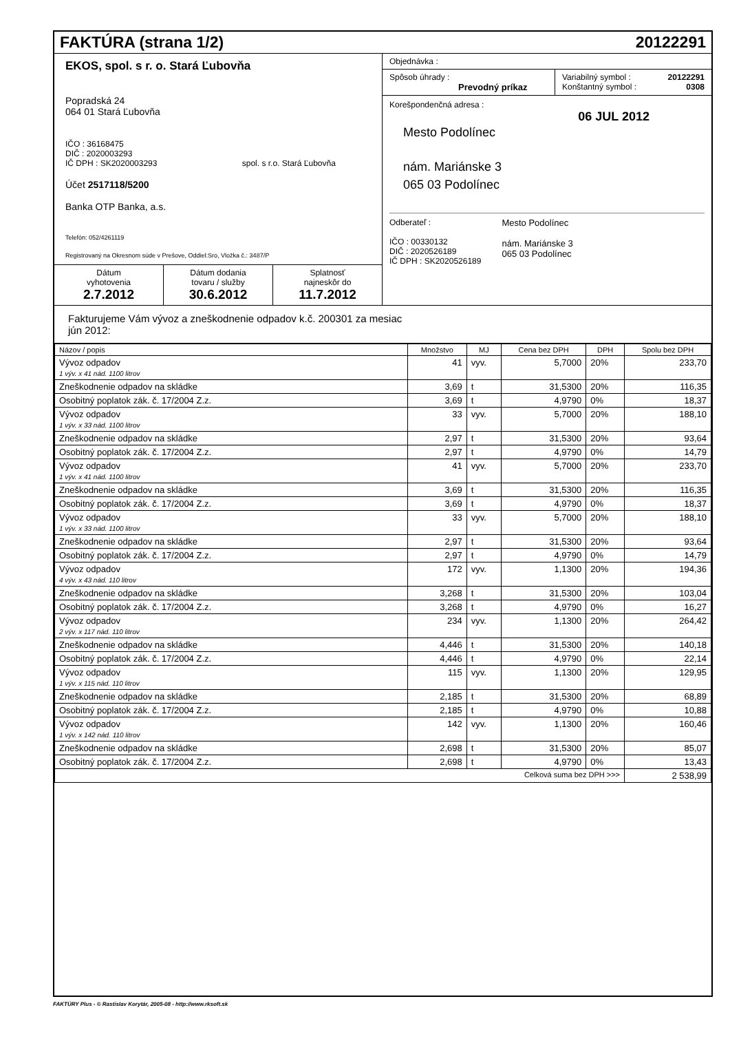FAKTÚRA (strana 1/2) 20122291
EKOS, spol. s r. o. Stará Ľubovňa
Popradská 24
064 01 Stará Ľubovňa
IČO : 36168475
DIČ : 2020003293
IČ DPH : SK2020003293 spol. s r.o. Stará Ľubovňa
Účet 2517118/5200
Banka OTP Banka, a.s.
Telefón: 052/4261119
Registrovaný na Okresnom súde v Prešove, Oddiel:Sro, Vložka č.: 3487/P
Dátum
vyhotovenia
2.7.2012
Dátum dodania
tovaru / služby
30.6.2012
Splatnosť
najneskôr do
11.7.2012
Objednávka :
Spôsob úhrady :
Prevodný príkaz
Variabilný symbol : 20122291
Konštantný symbol : 0308
Korešpondenčná adresa :
06 JUL 2012
Mesto Podolínec
nám. Mariánske 3
065 03 Podolínec
Odberateľ :
IČO : 00330132
DIČ : 2020526189
IČ DPH : SK2020526189
Mesto Podolínec
nám. Mariánske 3
065 03 Podolínec
Fakturujeme Vám vývoz a zneškodnenie odpadov k.č. 200301 za mesiac
jún 2012:
| Názov / popis | Množstvo | MJ | Cena bez DPH | DPH | Spolu bez DPH |
| --- | --- | --- | --- | --- | --- |
| Vývoz odpadov 1 výv. x 41 nád. 1100 litrov | 41 | vyv. | 5,7000 | 20% | 233,70 |
| Zneškodnenie odpadov na skládke | 3,69 | t | 31,5300 | 20% | 116,35 |
| Osobitný poplatok zák. č. 17/2004 Z.z. | 3,69 | t | 4,9790 | 0% | 18,37 |
| Vývoz odpadov 1 výv. x 33 nád. 1100 litrov | 33 | vyv. | 5,7000 | 20% | 188,10 |
| Zneškodnenie odpadov na skládke | 2,97 | t | 31,5300 | 20% | 93,64 |
| Osobitný poplatok zák. č. 17/2004 Z.z. | 2,97 | t | 4,9790 | 0% | 14,79 |
| Vývoz odpadov 1 výv. x 41 nád. 1100 litrov | 41 | vyv. | 5,7000 | 20% | 233,70 |
| Zneškodnenie odpadov na skládke | 3,69 | t | 31,5300 | 20% | 116,35 |
| Osobitný poplatok zák. č. 17/2004 Z.z. | 3,69 | t | 4,9790 | 0% | 18,37 |
| Vývoz odpadov 1 výv. x 33 nád. 1100 litrov | 33 | vyv. | 5,7000 | 20% | 188,10 |
| Zneškodnenie odpadov na skládke | 2,97 | t | 31,5300 | 20% | 93,64 |
| Osobitný poplatok zák. č. 17/2004 Z.z. | 2,97 | t | 4,9790 | 0% | 14,79 |
| Vývoz odpadov 4 výv. x 43 nád. 110 litrov | 172 | vyv. | 1,1300 | 20% | 194,36 |
| Zneškodnenie odpadov na skládke | 3,268 | t | 31,5300 | 20% | 103,04 |
| Osobitný poplatok zák. č. 17/2004 Z.z. | 3,268 | t | 4,9790 | 0% | 16,27 |
| Vývoz odpadov 2 výv. x 117 nád. 110 litrov | 234 | vyv. | 1,1300 | 20% | 264,42 |
| Zneškodnenie odpadov na skládke | 4,446 | t | 31,5300 | 20% | 140,18 |
| Osobitný poplatok zák. č. 17/2004 Z.z. | 4,446 | t | 4,9790 | 0% | 22,14 |
| Vývoz odpadov 1 výv. x 115 nád. 110 litrov | 115 | vyv. | 1,1300 | 20% | 129,95 |
| Zneškodnenie odpadov na skládke | 2,185 | t | 31,5300 | 20% | 68,89 |
| Osobitný poplatok zák. č. 17/2004 Z.z. | 2,185 | t | 4,9790 | 0% | 10,88 |
| Vývoz odpadov 1 výv. x 142 nád. 110 litrov | 142 | vyv. | 1,1300 | 20% | 160,46 |
| Zneškodnenie odpadov na skládke | 2,698 | t | 31,5300 | 20% | 85,07 |
| Osobitný poplatok zák. č. 17/2004 Z.z. | 2,698 | t | 4,9790 | 0% | 13,43 |
| Celková suma bez DPH >>> | | | | | 2 538,99 |
FAKTÚRY Plus - © Rastislav Korytár, 2005-08 - http://www.rksoft.sk